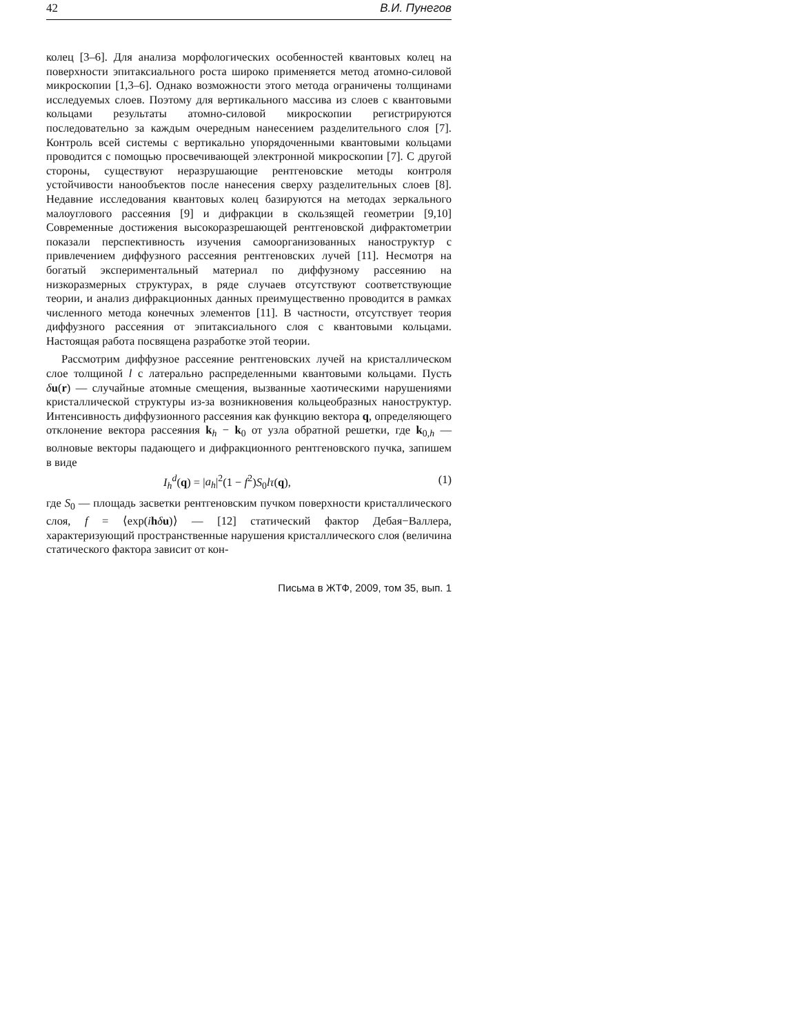42 В.И. Пунегов
колец [3–6]. Для анализа морфологических особенностей квантовых колец на поверхности эпитаксиального роста широко применяется метод атомно-силовой микроскопии [1,3–6]. Однако возможности этого метода ограничены толщинами исследуемых слоев. Поэтому для вертикального массива из слоев с квантовыми кольцами результаты атомно-силовой микроскопии регистрируются последовательно за каждым очередным нанесением разделительного слоя [7]. Контроль всей системы с вертикально упорядоченными квантовыми кольцами проводится с помощью просвечивающей электронной микроскопии [7]. С другой стороны, существуют неразрушающие рентгеновские методы контроля устойчивости нанообъектов после нанесения сверху разделительных слоев [8]. Недавние исследования квантовых колец базируются на методах зеркального малоуглового рассеяния [9] и дифракции в скользящей геометрии [9,10] Современные достижения высокоразрешающей рентгеновской дифрактометрии показали перспективность изучения самоорганизованных наноструктур с привлечением диффузного рассеяния рентгеновских лучей [11]. Несмотря на богатый экспериментальный материал по диффузному рассеянию на низкоразмерных структурах, в ряде случаев отсутствуют соответствующие теории, и анализ дифракционных данных преимущественно проводится в рамках численного метода конечных элементов [11]. В частности, отсутствует теория диффузного рассеяния от эпитаксиального слоя с квантовыми кольцами. Настоящая работа посвящена разработке этой теории.
Рассмотрим диффузное рассеяние рентгеновских лучей на кристаллическом слое толщиной l с латерально распределенными квантовыми кольцами. Пусть δu(r) — случайные атомные смещения, вызванные хаотическими нарушениями кристаллической структуры из-за возникновения кольцеобразных наноструктур. Интенсивность диффузионного рассеяния как функцию вектора q, определяющего отклонение вектора рассеяния k<sub>h</sub> − k<sub>0</sub> от узла обратной решетки, где k<sub>0,h</sub> — волновые векторы падающего и дифракционного рентгеновского пучка, запишем в виде
I<sub>h</sub><sup>d</sup>(q) = |a<sub>h</sub>|<sup>2</sup>(1 − f<sup>2</sup>)S<sub>0</sub>lτ(q), (1)
где S<sub>0</sub> — площадь засветки рентгеновским пучком поверхности кристаллического слоя, f = ⟨exp(ihδu)⟩ — [12] статический фактор Дебая−Валлера, характеризующий пространственные нарушения кристаллического слоя (величина статического фактора зависит от кон-
Письма в ЖТФ, 2009, том 35, вып. 1